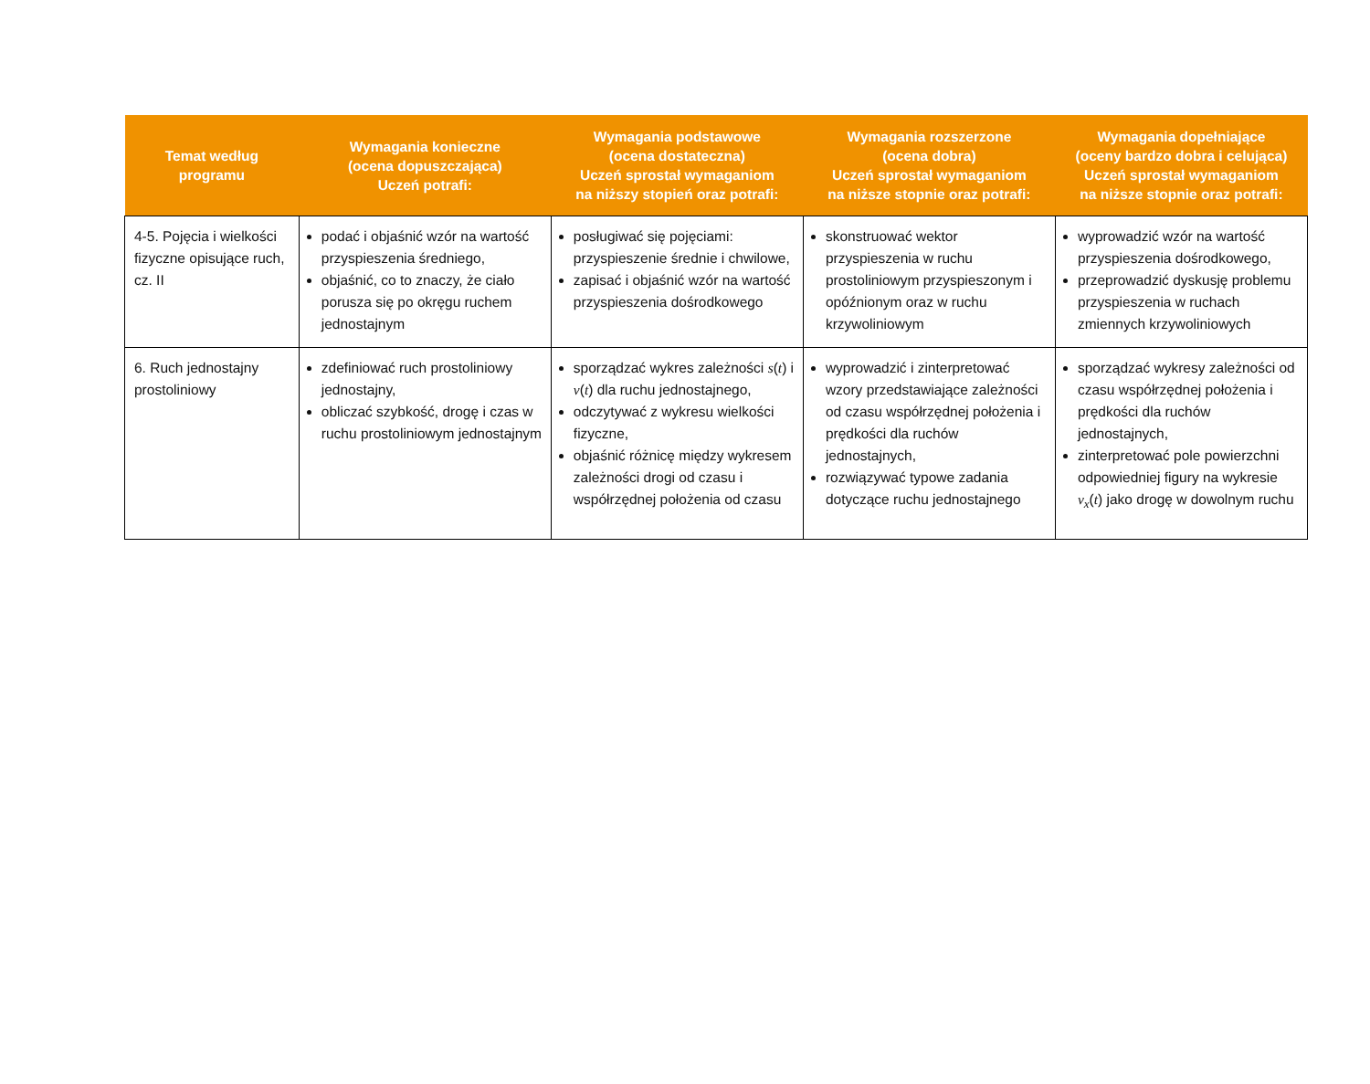| Temat według programu | Wymagania konieczne (ocena dopuszczająca) Uczeń potrafi: | Wymagania podstawowe (ocena dostateczna) Uczeń sprostał wymaganiom na niższy stopień oraz potrafi: | Wymagania rozszerzone (ocena dobra) Uczeń sprostał wymaganiom na niższe stopnie oraz potrafi: | Wymagania dopełniające (oceny bardzo dobra i celująca) Uczeń sprostał wymaganiom na niższe stopnie oraz potrafi: |
| --- | --- | --- | --- | --- |
| 4-5. Pojęcia i wielkości fizyczne opisujące ruch, cz. II | podać i objaśnić wzór na wartość przyspieszenia średniego, objaśnić, co to znaczy, że ciało porusza się po okręgu ruchem jednostajnym | posługiwać się pojęciami: przyspieszenie średnie i chwilowe, zapisać i objaśnić wzór na wartość przyspieszenia dośrodkowego | skonstruować wektor przyspieszenia w ruchu prostoliniowym przyspieszonym i opóźnionym oraz w ruchu krzywoliniowym | wyprowadzić wzór na wartość przyspieszenia dośrodkowego, przeprowadzić dyskusję problemu przyspieszenia w ruchach zmiennych krzywoliniowych |
| 6. Ruch jednostajny prostoliniowy | zdefiniować ruch prostoliniowy jednostajny, obliczać szybkość, drogę i czas w ruchu prostoliniowym jednostajnym | sporządzać wykres zależności s ( t ) i v ( t ) dla ruchu jednostajnego, odczytywać z wykresu wielkości fizyczne, objaśnić różnicę między wykresem zależności drogi od czasu i współrzędnej położenia od czasu | wyprowadzić i zinterpretować wzory przedstawiające zależności od czasu współrzędnej położenia i prędkości dla ruchów jednostajnych, rozwiązywać typowe zadania dotyczące ruchu jednostajnego | sporządzać wykresy zależności od czasu współrzędnej położenia i prędkości dla ruchów jednostajnych, zinterpretować pole powierzchni odpowiedniej figury na wykresie v<sub>x</sub> ( t ) jako drogę w dowolnym ruchu |